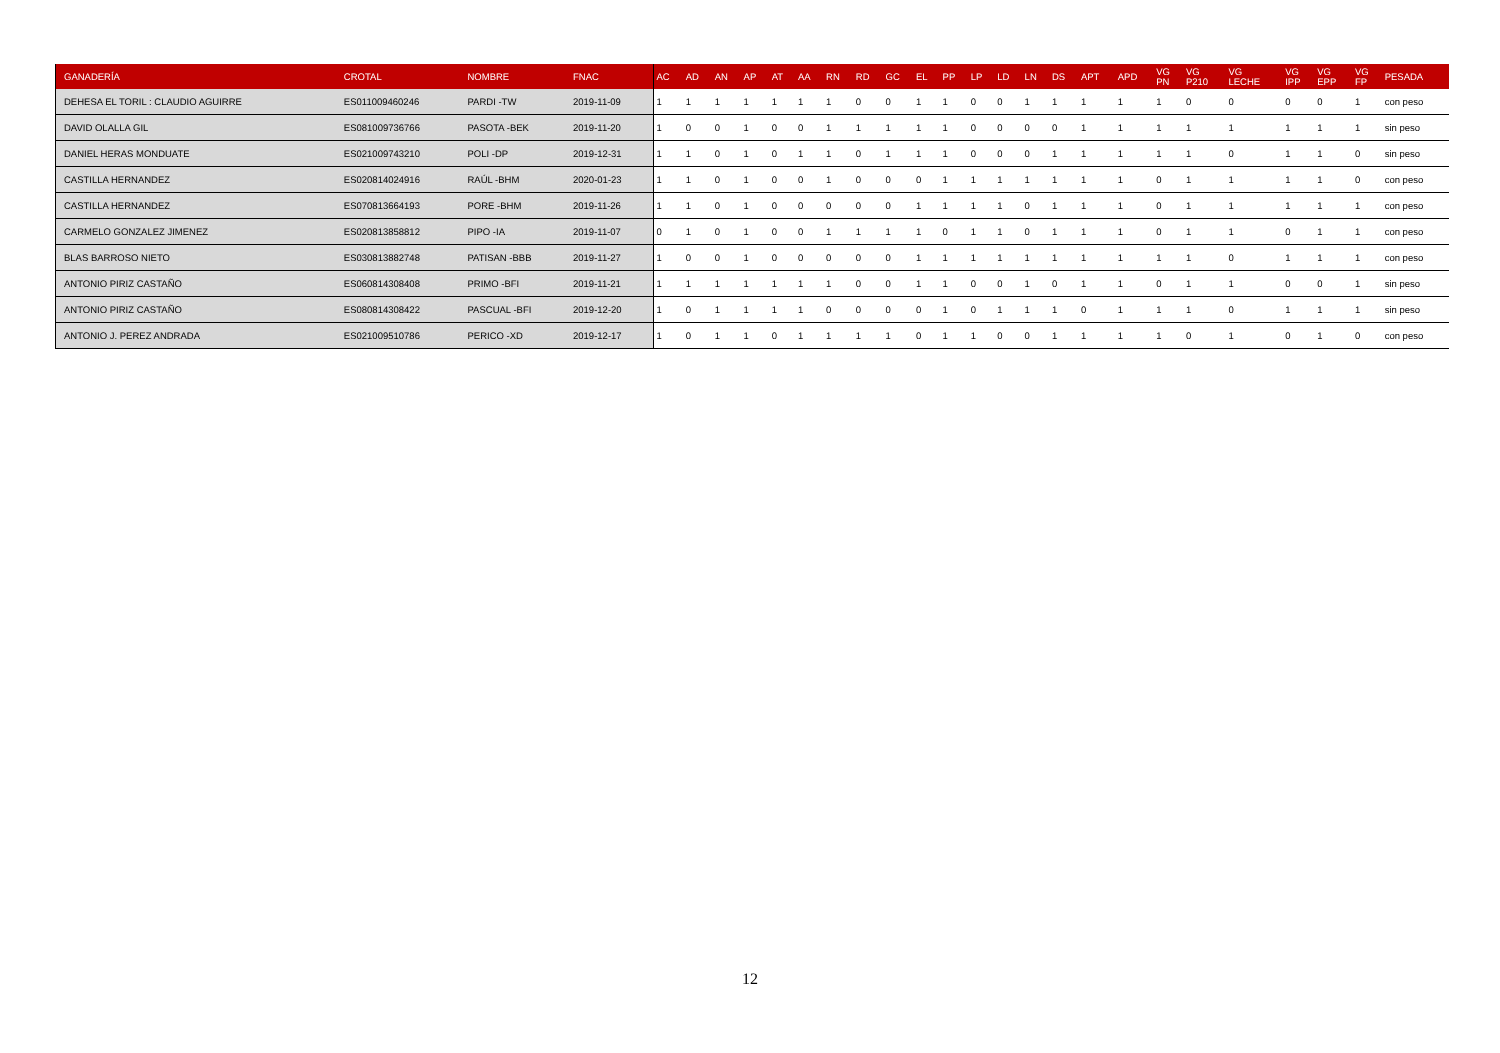| GANADERÍA | CROTAL | NOMBRE | FNAC | AC | AD | AN | AP | AT | AA | RN | RD | GC | EL | PP | LP | LD | LN | DS | APT | APD | VG PN | VG P210 | VG LECHE | VG IPP | VG EPP | VG FP | PESADA |
| --- | --- | --- | --- | --- | --- | --- | --- | --- | --- | --- | --- | --- | --- | --- | --- | --- | --- | --- | --- | --- | --- | --- | --- | --- | --- | --- | --- |
| DEHESA EL TORIL : CLAUDIO AGUIRRE | ES011009460246 | PARDI -TW | 2019-11-09 | 1 | 1 | 1 | 1 | 1 | 1 | 1 | 0 | 0 | 1 | 1 | 0 | 0 | 1 | 1 | 1 | 1 | 1 | 0 | 0 | 0 | 0 | 1 | con peso |
| DAVID OLALLA GIL | ES081009736766 | PASOTA -BEK | 2019-11-20 | 1 | 0 | 0 | 1 | 0 | 0 | 1 | 1 | 1 | 1 | 1 | 0 | 0 | 0 | 0 | 1 | 1 | 1 | 1 | 1 | 1 | 1 | 1 | sin peso |
| DANIEL HERAS MONDUATE | ES021009743210 | POLI -DP | 2019-12-31 | 1 | 1 | 0 | 1 | 0 | 1 | 1 | 0 | 1 | 1 | 1 | 0 | 0 | 0 | 1 | 1 | 1 | 1 | 1 | 0 | 1 | 1 | 0 | sin peso |
| CASTILLA HERNANDEZ | ES020814024916 | RAÚL -BHM | 2020-01-23 | 1 | 1 | 0 | 1 | 0 | 0 | 1 | 0 | 0 | 0 | 1 | 1 | 1 | 1 | 1 | 1 | 1 | 0 | 1 | 1 | 1 | 1 | 0 | con peso |
| CASTILLA HERNANDEZ | ES070813664193 | PORE -BHM | 2019-11-26 | 1 | 1 | 0 | 1 | 0 | 0 | 0 | 0 | 0 | 1 | 1 | 1 | 1 | 0 | 1 | 1 | 1 | 0 | 1 | 1 | 1 | 1 | 1 | con peso |
| CARMELO GONZALEZ JIMENEZ | ES020813858812 | PIPO -IA | 2019-11-07 | 0 | 1 | 0 | 1 | 0 | 0 | 1 | 1 | 1 | 1 | 0 | 1 | 1 | 0 | 1 | 1 | 1 | 0 | 1 | 1 | 0 | 1 | 1 | con peso |
| BLAS BARROSO NIETO | ES030813882748 | PATISAN -BBB | 2019-11-27 | 1 | 0 | 0 | 1 | 0 | 0 | 0 | 0 | 0 | 1 | 1 | 1 | 1 | 1 | 1 | 1 | 1 | 1 | 1 | 0 | 1 | 1 | 1 | con peso |
| ANTONIO PIRIZ CASTAÑO | ES060814308408 | PRIMO -BFI | 2019-11-21 | 1 | 1 | 1 | 1 | 1 | 1 | 1 | 0 | 0 | 1 | 1 | 0 | 0 | 1 | 0 | 1 | 1 | 0 | 1 | 1 | 0 | 0 | 1 | sin peso |
| ANTONIO PIRIZ CASTAÑO | ES080814308422 | PASCUAL -BFI | 2019-12-20 | 1 | 0 | 1 | 1 | 1 | 1 | 0 | 0 | 0 | 0 | 1 | 0 | 1 | 1 | 1 | 0 | 1 | 1 | 1 | 0 | 1 | 1 | 1 | sin peso |
| ANTONIO J. PEREZ ANDRADA | ES021009510786 | PERICO -XD | 2019-12-17 | 1 | 0 | 1 | 1 | 0 | 1 | 1 | 1 | 1 | 0 | 1 | 1 | 0 | 0 | 1 | 1 | 1 | 1 | 0 | 1 | 0 | 1 | 0 | con peso |
12